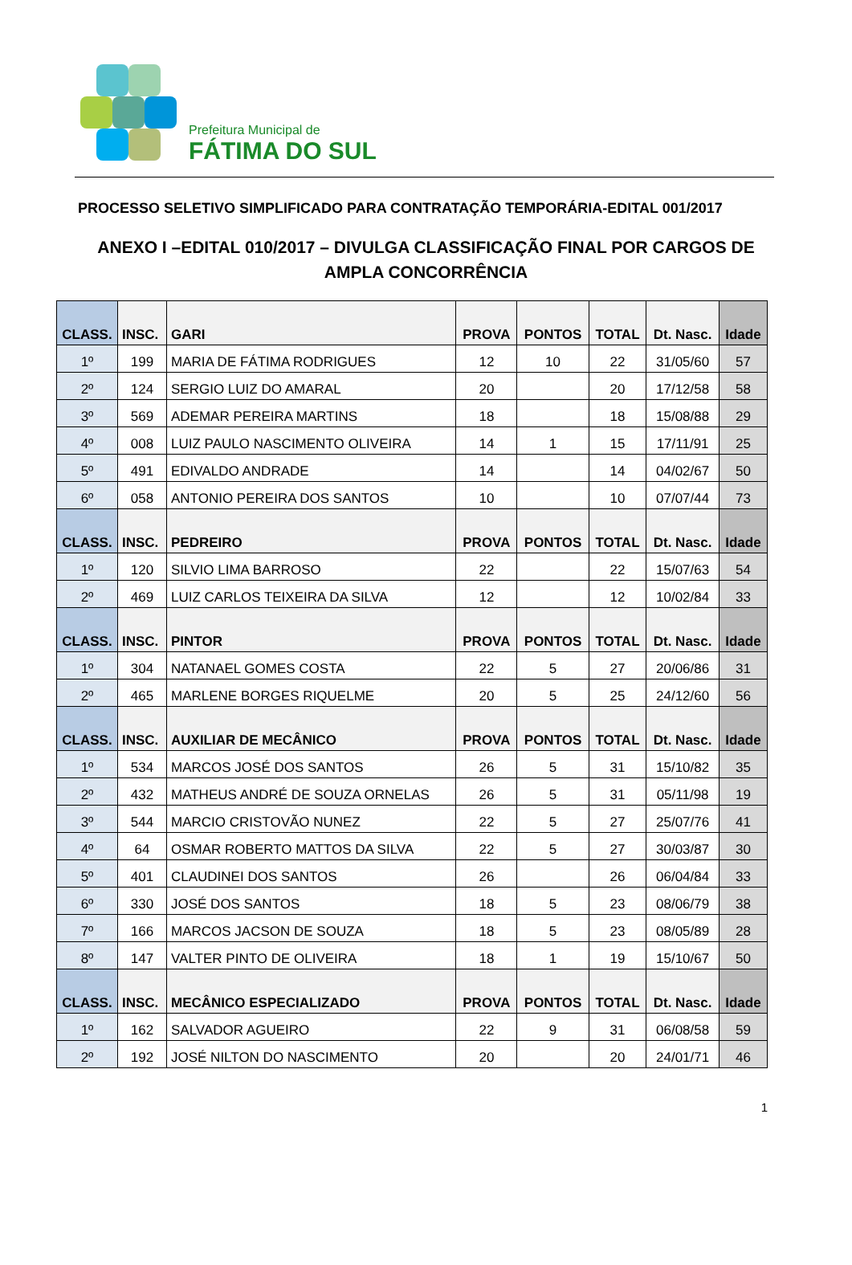Prefeitura Municipal de
FÁTIMA DO SUL
PROCESSO SELETIVO SIMPLIFICADO PARA CONTRATAÇÃO TEMPORÁRIA-EDITAL 001/2017
ANEXO I –EDITAL 010/2017 – DIVULGA CLASSIFICAÇÃO FINAL POR CARGOS DE
AMPLA CONCORRÊNCIA
| CLASS. | INSC. | GARI | PROVA | PONTOS | TOTAL | Dt. Nasc. | Idade |
| --- | --- | --- | --- | --- | --- | --- | --- |
| 1º | 199 | MARIA DE FÁTIMA RODRIGUES | 12 | 10 | 22 | 31/05/60 | 57 |
| 2º | 124 | SERGIO LUIZ DO AMARAL | 20 | | 20 | 17/12/58 | 58 |
| 3º | 569 | ADEMAR PEREIRA MARTINS | 18 | | 18 | 15/08/88 | 29 |
| 4º | 008 | LUIZ PAULO NASCIMENTO OLIVEIRA | 14 | 1 | 15 | 17/11/91 | 25 |
| 5º | 491 | EDIVALDO ANDRADE | 14 | | 14 | 04/02/67 | 50 |
| 6º | 058 | ANTONIO PEREIRA DOS SANTOS | 10 | | 10 | 07/07/44 | 73 |
| CLASS. | INSC. | PEDREIRO | PROVA | PONTOS | TOTAL | Dt. Nasc. | Idade |
| 1º | 120 | SILVIO LIMA BARROSO | 22 | | 22 | 15/07/63 | 54 |
| 2º | 469 | LUIZ CARLOS TEIXEIRA DA SILVA | 12 | | 12 | 10/02/84 | 33 |
| CLASS. | INSC. | PINTOR | PROVA | PONTOS | TOTAL | Dt. Nasc. | Idade |
| 1º | 304 | NATANAEL GOMES COSTA | 22 | 5 | 27 | 20/06/86 | 31 |
| 2º | 465 | MARLENE BORGES RIQUELME | 20 | 5 | 25 | 24/12/60 | 56 |
| CLASS. | INSC. | AUXILIAR DE MECÂNICO | PROVA | PONTOS | TOTAL | Dt. Nasc. | Idade |
| 1º | 534 | MARCOS JOSÉ DOS SANTOS | 26 | 5 | 31 | 15/10/82 | 35 |
| 2º | 432 | MATHEUS ANDRÉ DE SOUZA ORNELAS | 26 | 5 | 31 | 05/11/98 | 19 |
| 3º | 544 | MARCIO CRISTOVÃO NUNEZ | 22 | 5 | 27 | 25/07/76 | 41 |
| 4º | 64 | OSMAR ROBERTO MATTOS DA SILVA | 22 | 5 | 27 | 30/03/87 | 30 |
| 5º | 401 | CLAUDINEI DOS SANTOS | 26 | | 26 | 06/04/84 | 33 |
| 6º | 330 | JOSÉ DOS SANTOS | 18 | 5 | 23 | 08/06/79 | 38 |
| 7º | 166 | MARCOS JACSON DE SOUZA | 18 | 5 | 23 | 08/05/89 | 28 |
| 8º | 147 | VALTER PINTO DE OLIVEIRA | 18 | 1 | 19 | 15/10/67 | 50 |
| CLASS. | INSC. | MECÂNICO ESPECIALIZADO | PROVA | PONTOS | TOTAL | Dt. Nasc. | Idade |
| 1º | 162 | SALVADOR AGUEIRO | 22 | 9 | 31 | 06/08/58 | 59 |
| 2º | 192 | JOSÉ NILTON DO NASCIMENTO | 20 | | 20 | 24/01/71 | 46 |
1